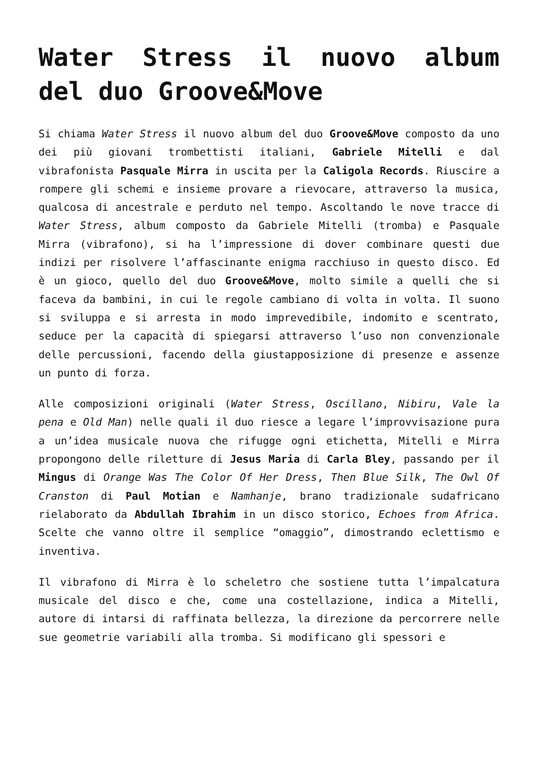Water Stress il nuovo album del duo Groove&Move
Si chiama Water Stress il nuovo album del duo Groove&Move composto da uno dei più giovani trombettisti italiani, Gabriele Mitelli e dal vibrafonista Pasquale Mirra in uscita per la Caligola Records. Riuscire a rompere gli schemi e insieme provare a rievocare, attraverso la musica, qualcosa di ancestrale e perduto nel tempo. Ascoltando le nove tracce di Water Stress, album composto da Gabriele Mitelli (tromba) e Pasquale Mirra (vibrafono), si ha l’impressione di dover combinare questi due indizi per risolvere l’affascinante enigma racchiuso in questo disco. Ed è un gioco, quello del duo Groove&Move, molto simile a quelli che si faceva da bambini, in cui le regole cambiano di volta in volta. Il suono si sviluppa e si arresta in modo imprevedibile, indomito e scentrato, seduce per la capacità di spiegarsi attraverso l’uso non convenzionale delle percussioni, facendo della giustapposizione di presenze e assenze un punto di forza.
Alle composizioni originali (Water Stress, Oscillano, Nibiru, Vale la pena e Old Man) nelle quali il duo riesce a legare l’improvvisazione pura a un’idea musicale nuova che rifugge ogni etichetta, Mitelli e Mirra propongono delle riletture di Jesus Maria di Carla Bley, passando per il Mingus di Orange Was The Color Of Her Dress, Then Blue Silk, The Owl Of Cranston di Paul Motian e Namhanje, brano tradizionale sudafricano rielaborato da Abdullah Ibrahim in un disco storico, Echoes from Africa. Scelte che vanno oltre il semplice “omaggio”, dimostrando eclettismo e inventiva.
Il vibrafono di Mirra è lo scheletro che sostiene tutta l’impalcatura musicale del disco e che, come una costellazione, indica a Mitelli, autore di intarsi di raffinata bellezza, la direzione da percorrere nelle sue geometrie variabili alla tromba. Si modificano gli spessori e